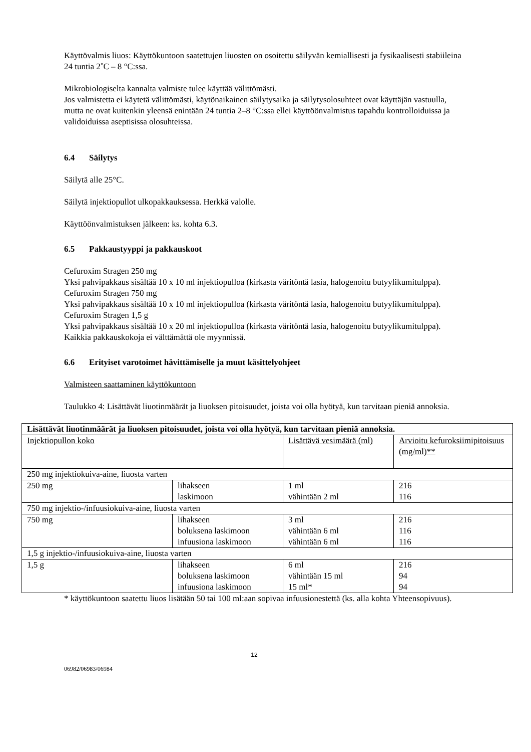Käyttövalmis liuos: Käyttökuntoon saatettujen liuosten on osoitettu säilyvän kemiallisesti ja fysikaalisesti stabiileina 24 tuntia 2˚C – 8 °C:ssa.
Mikrobiologiselta kannalta valmiste tulee käyttää välittömästi.
Jos valmistetta ei käytetä välittömästi, käytönaikainen säilytysaika ja säilytysolosuhteet ovat käyttäjän vastuulla, mutta ne ovat kuitenkin yleensä enintään 24 tuntia 2–8 °C:ssa ellei käyttöönvalmistus tapahdu kontrolloiduissa ja validoiduissa aseptisissa olosuhteissa.
6.4 Säilytys
Säilytä alle 25°C.
Säilytä injektiopullot ulkopakkauksessa. Herkkä valolle.
Käyttöönvalmistuksen jälkeen: ks. kohta 6.3.
6.5 Pakkaustyyppi ja pakkauskoot
Cefuroxim Stragen 250 mg
Yksi pahvipakkaus sisältää 10 x 10 ml injektiopulloa (kirkasta väritöntä lasia, halogenoitu butyylikumitulppa).
Cefuroxim Stragen 750 mg
Yksi pahvipakkaus sisältää 10 x 10 ml injektiopulloa (kirkasta väritöntä lasia, halogenoitu butyylikumitulppa).
Cefuroxim Stragen 1,5 g
Yksi pahvipakkaus sisältää 10 x 20 ml injektiopulloa (kirkasta väritöntä lasia, halogenoitu butyylikumitulppa).
Kaikkia pakkauskokoja ei välttämättä ole myynnissä.
6.6 Erityiset varotoimet hävittämiselle ja muut käsittelyohjeet
Valmisteen saattaminen käyttökuntoon
Taulukko 4: Lisättävät liuotinmäärät ja liuoksen pitoisuudet, joista voi olla hyötyä, kun tarvitaan pieniä annoksia.
| Lisättävät liuotinmäärät ja liuoksen pitoisuudet, joista voi olla hyötyä, kun tarvitaan pieniä annoksia. | | | |
| --- | --- | --- | --- |
| Injektiopullon koko | | Lisättävä vesimäärä (ml) | Arvioitu kefuroksiimipitoisuus (mg/ml)** |
| 250 mg injektiokuiva-aine, liuosta varten | | | |
| 250 mg | lihakseen laskimoon | 1 ml vähintään 2 ml | 216 116 |
| 750 mg injektio-/infuusiokuiva-aine, liuosta varten | | | |
| 750 mg | lihakseen boluksena laskimoon infuusiona laskimoon | 3 ml vähintään 6 ml vähintään 6 ml | 216 116 116 |
| 1,5 g injektio-/infuusiokuiva-aine, liuosta varten | | | |
| 1,5 g | lihakseen boluksena laskimoon infuusiona laskimoon | 6 ml vähintään 15 ml 15 ml* | 216 94 94 |
* käyttökuntoon saatettu liuos lisätään 50 tai 100 ml:aan sopivaa infuusionestettä (ks. alla kohta Yhteensopivuus).
12
06982/06983/06984